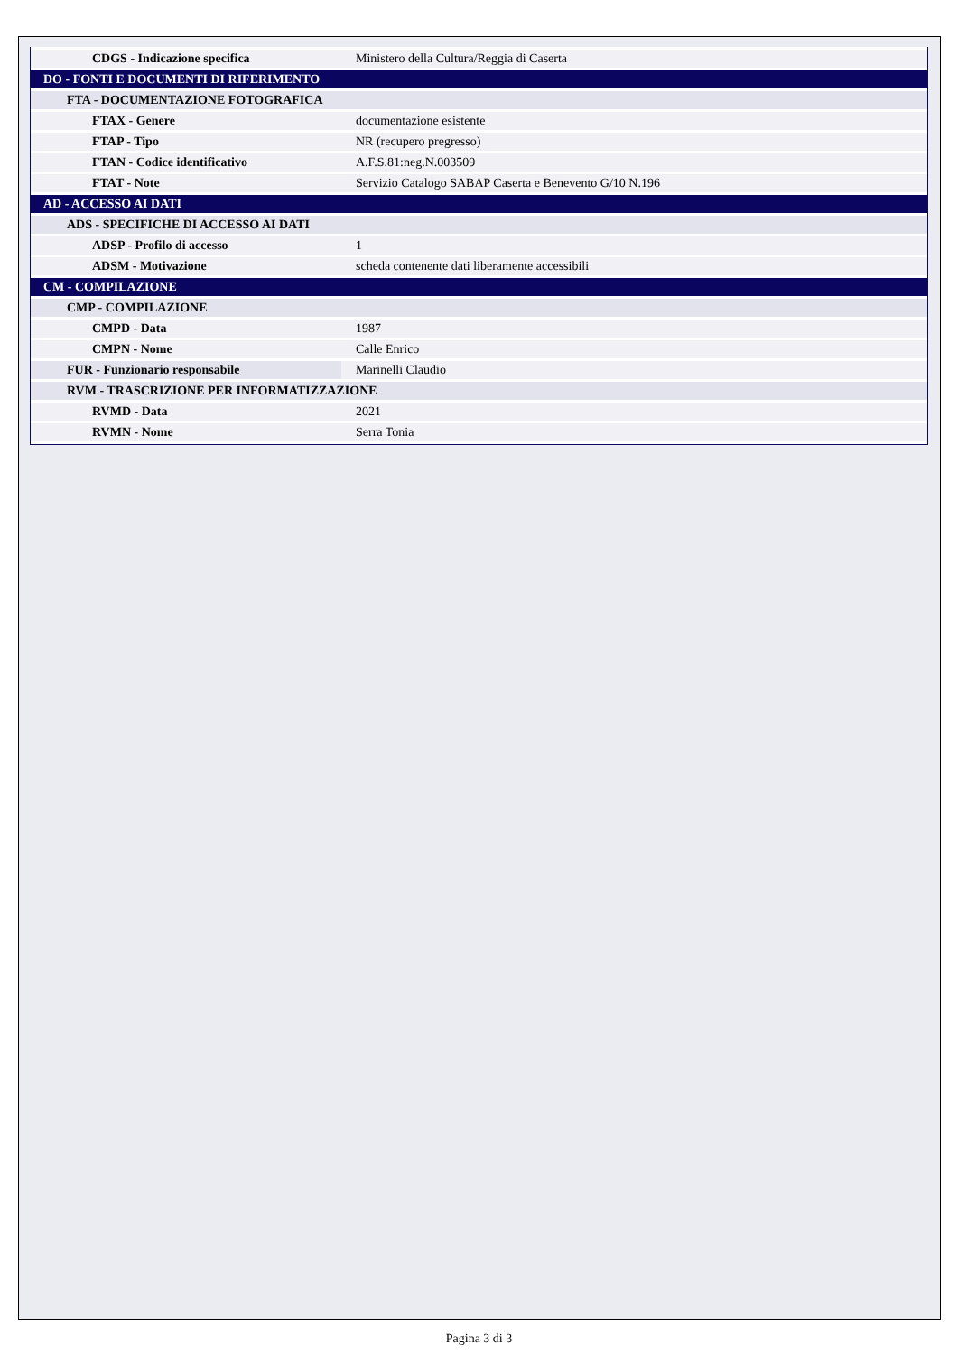| CDGS - Indicazione specifica | Ministero della Cultura/Reggia di Caserta |
| DO - FONTI E DOCUMENTI DI RIFERIMENTO | |
| FTA - DOCUMENTAZIONE FOTOGRAFICA | |
| FTAX - Genere | documentazione esistente |
| FTAP - Tipo | NR (recupero pregresso) |
| FTAN - Codice identificativo | A.F.S.81:neg.N.003509 |
| FTAT - Note | Servizio Catalogo SABAP Caserta e Benevento G/10 N.196 |
| AD - ACCESSO AI DATI | |
| ADS - SPECIFICHE DI ACCESSO AI DATI | |
| ADSP - Profilo di accesso | 1 |
| ADSM - Motivazione | scheda contenente dati liberamente accessibili |
| CM - COMPILAZIONE | |
| CMP - COMPILAZIONE | |
| CMPD - Data | 1987 |
| CMPN - Nome | Calle Enrico |
| FUR - Funzionario responsabile | Marinelli Claudio |
| RVM - TRASCRIZIONE PER INFORMATIZZAZIONE | |
| RVMD - Data | 2021 |
| RVMN - Nome | Serra Tonia |
Pagina 3 di 3